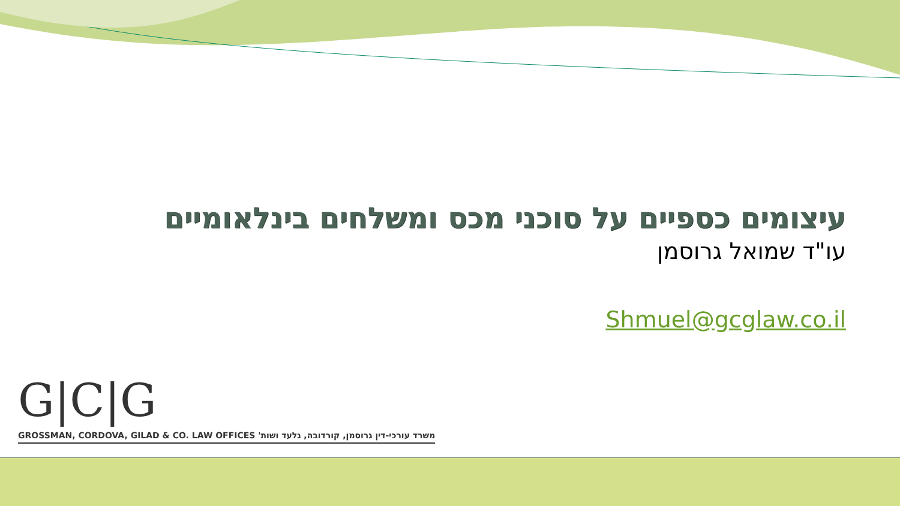עיצומים כספיים על סוכני מכס ומשלחים בינלאומיים
עו"ד שמואל גרוסמן
Shmuel@gcglaw.co.il
G|C|G
GROSSMAN, CORDOVA, GILAD & CO. LAW OFFICES משרד עורכי-דין גרוסמן, קורדובה, גלעד ושות'